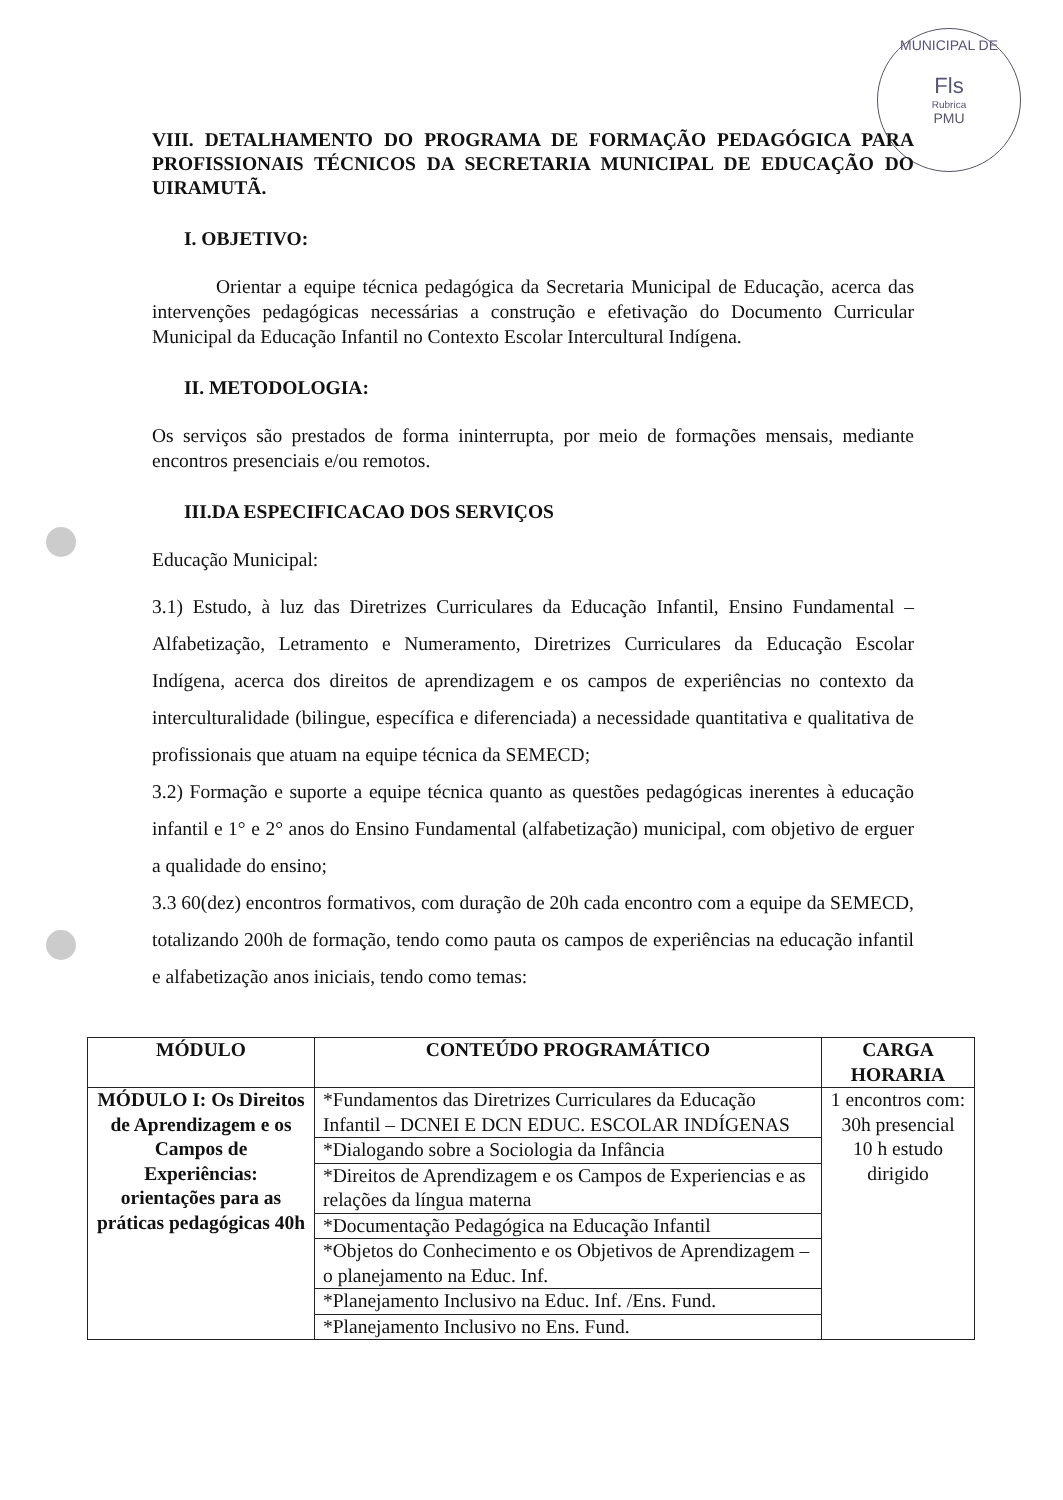MUNICIPAL DE
Fls
Rubrica
PMU
VIII. DETALHAMENTO DO PROGRAMA DE FORMAÇÃO PEDAGÓGICA PARA PROFISSIONAIS TÉCNICOS DA SECRETARIA MUNICIPAL DE EDUCAÇÃO DO UIRAMUTÃ.
I. OBJETIVO:
Orientar a equipe técnica pedagógica da Secretaria Municipal de Educação, acerca das intervenções pedagógicas necessárias a construção e efetivação do Documento Curricular Municipal da Educação Infantil no Contexto Escolar Intercultural Indígena.
II. METODOLOGIA:
Os serviços são prestados de forma ininterrupta, por meio de formações mensais, mediante encontros presenciais e/ou remotos.
III.DA ESPECIFICACAO DOS SERVIÇOS
Educação Municipal:
3.1) Estudo, à luz das Diretrizes Curriculares da Educação Infantil, Ensino Fundamental – Alfabetização, Letramento e Numeramento, Diretrizes Curriculares da Educação Escolar Indígena, acerca dos direitos de aprendizagem e os campos de experiências no contexto da interculturalidade (bilingue, específica e diferenciada) a necessidade quantitativa e qualitativa de profissionais que atuam na equipe técnica da SEMECD;
3.2) Formação e suporte a equipe técnica quanto as questões pedagógicas inerentes à educação infantil e 1° e 2° anos do Ensino Fundamental (alfabetização) municipal, com objetivo de erguer a qualidade do ensino;
3.3 60(dez) encontros formativos, com duração de 20h cada encontro com a equipe da SEMECD, totalizando 200h de formação, tendo como pauta os campos de experiências na educação infantil e alfabetização anos iniciais, tendo como temas:
| MÓDULO | CONTEÚDO PROGRAMÁTICO | CARGA HORARIA |
| --- | --- | --- |
| MÓDULO I: Os Direitos de Aprendizagem e os Campos de Experiências: orientações para as práticas pedagógicas 40h | *Fundamentos das Diretrizes Curriculares da Educação Infantil – DCNEI E DCN EDUC. ESCOLAR INDÍGENAS | 1 encontros com: 30h presencial 10 h estudo dirigido |
| | *Dialogando sobre a Sociologia da Infância | |
| | *Direitos de Aprendizagem e os Campos de Experiencias e as relações da língua materna | |
| | *Documentação Pedagógica na Educação Infantil | |
| | *Objetos do Conhecimento e os Objetivos de Aprendizagem – o planejamento na Educ. Inf. | |
| | *Planejamento Inclusivo na Educ. Inf. /Ens. Fund. | |
| | *Planejamento Inclusivo no Ens. Fund. | |